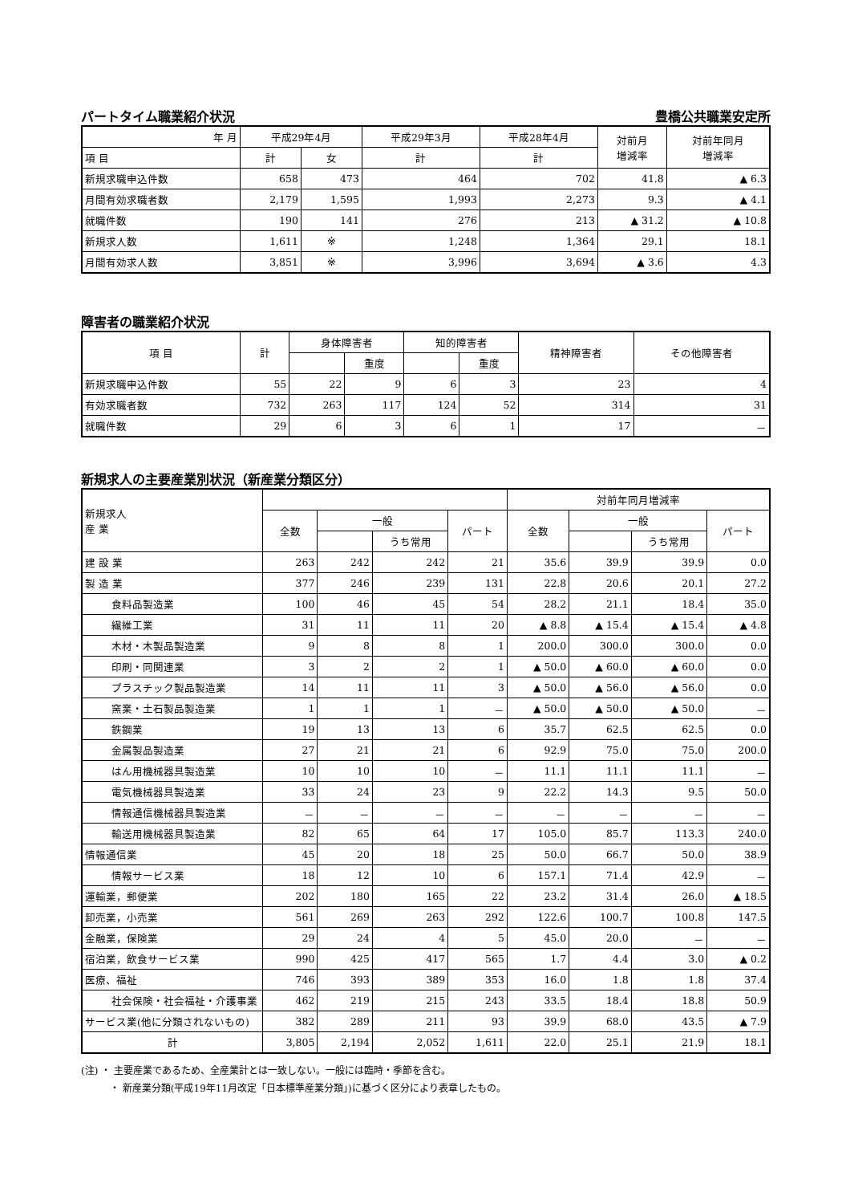パートタイム職業紹介状況 豊橋公共職業安定所
| 年 月 | 平成29年4月 | | 平成29年3月 | 平成28年4月 | 対前月 増減率 | 対前年同月 増減率 |
| --- | --- | --- | --- | --- | --- | --- |
| 項 目 | 計 | 女 | 計 | 計 | | |
| 新規求職申込件数 | 658 | 473 | 464 | 702 | 41.8 | ▲ 6.3 |
| 月間有効求職者数 | 2,179 | 1,595 | 1,993 | 2,273 | 9.3 | ▲ 4.1 |
| 就職件数 | 190 | 141 | 276 | 213 | ▲ 31.2 | ▲ 10.8 |
| 新規求人数 | 1,611 | ※ | 1,248 | 1,364 | 29.1 | 18.1 |
| 月間有効求人数 | 3,851 | ※ | 3,996 | 3,694 | ▲ 3.6 | 4.3 |
障害者の職業紹介状況
| 項 目 | 計 | 身体障害者 | | 知的障害者 | | 精神障害者 | その他障害者 |
| --- | --- | --- | --- | --- | --- | --- | --- |
| | | | 重度 | | 重度 | | |
| 新規求職申込件数 | 55 | 22 | 9 | 6 | 3 | 23 | 4 |
| 有効求職者数 | 732 | 263 | 117 | 124 | 52 | 314 | 31 |
| 就職件数 | 29 | 6 | 3 | 6 | 1 | 17 | － |
新規求人の主要産業別状況（新産業分類区分）
| 新規求人 産 業 | | | | | 対前年同月増減率 | | | |
| --- | --- | --- | --- | --- | --- | --- | --- | --- |
| | 全数 | 一般 | | パート | 全数 | 一般 | | パート |
| | | | うち常用 | | | | うち常用 | |
| 建 設 業 | 263 | 242 | 242 | 21 | 35.6 | 39.9 | 39.9 | 0.0 |
| 製 造 業 | 377 | 246 | 239 | 131 | 22.8 | 20.6 | 20.1 | 27.2 |
| 食料品製造業 | 100 | 46 | 45 | 54 | 28.2 | 21.1 | 18.4 | 35.0 |
| 繊維工業 | 31 | 11 | 11 | 20 | ▲ 8.8 | ▲ 15.4 | ▲ 15.4 | ▲ 4.8 |
| 木材・木製品製造業 | 9 | 8 | 8 | 1 | 200.0 | 300.0 | 300.0 | 0.0 |
| 印刷・同関連業 | 3 | 2 | 2 | 1 | ▲ 50.0 | ▲ 60.0 | ▲ 60.0 | 0.0 |
| プラスチック製品製造業 | 14 | 11 | 11 | 3 | ▲ 50.0 | ▲ 56.0 | ▲ 56.0 | 0.0 |
| 窯業・土石製品製造業 | 1 | 1 | 1 | － | ▲ 50.0 | ▲ 50.0 | ▲ 50.0 | － |
| 鉄鋼業 | 19 | 13 | 13 | 6 | 35.7 | 62.5 | 62.5 | 0.0 |
| 金属製品製造業 | 27 | 21 | 21 | 6 | 92.9 | 75.0 | 75.0 | 200.0 |
| はん用機械器具製造業 | 10 | 10 | 10 | － | 11.1 | 11.1 | 11.1 | － |
| 電気機械器具製造業 | 33 | 24 | 23 | 9 | 22.2 | 14.3 | 9.5 | 50.0 |
| 情報通信機械器具製造業 | － | － | － | － | － | － | － | － |
| 輸送用機械器具製造業 | 82 | 65 | 64 | 17 | 105.0 | 85.7 | 113.3 | 240.0 |
| 情報通信業 | 45 | 20 | 18 | 25 | 50.0 | 66.7 | 50.0 | 38.9 |
| 情報サービス業 | 18 | 12 | 10 | 6 | 157.1 | 71.4 | 42.9 | － |
| 運輸業，郵便業 | 202 | 180 | 165 | 22 | 23.2 | 31.4 | 26.0 | ▲ 18.5 |
| 卸売業，小売業 | 561 | 269 | 263 | 292 | 122.6 | 100.7 | 100.8 | 147.5 |
| 金融業，保険業 | 29 | 24 | 4 | 5 | 45.0 | 20.0 | － | － |
| 宿泊業，飲食サービス業 | 990 | 425 | 417 | 565 | 1.7 | 4.4 | 3.0 | ▲ 0.2 |
| 医療、福祉 | 746 | 393 | 389 | 353 | 16.0 | 1.8 | 1.8 | 37.4 |
| 社会保険・社会福祉・介護事業 | 462 | 219 | 215 | 243 | 33.5 | 18.4 | 18.8 | 50.9 |
| サービス業(他に分類されないもの) | 382 | 289 | 211 | 93 | 39.9 | 68.0 | 43.5 | ▲ 7.9 |
| 計 | 3,805 | 2,194 | 2,052 | 1,611 | 22.0 | 25.1 | 21.9 | 18.1 |
(注) ・ 主要産業であるため、全産業計とは一致しない。一般には臨時・季節を含む。
   ・ 新産業分類(平成19年11月改定「日本標準産業分類」)に基づく区分により表章したもの。